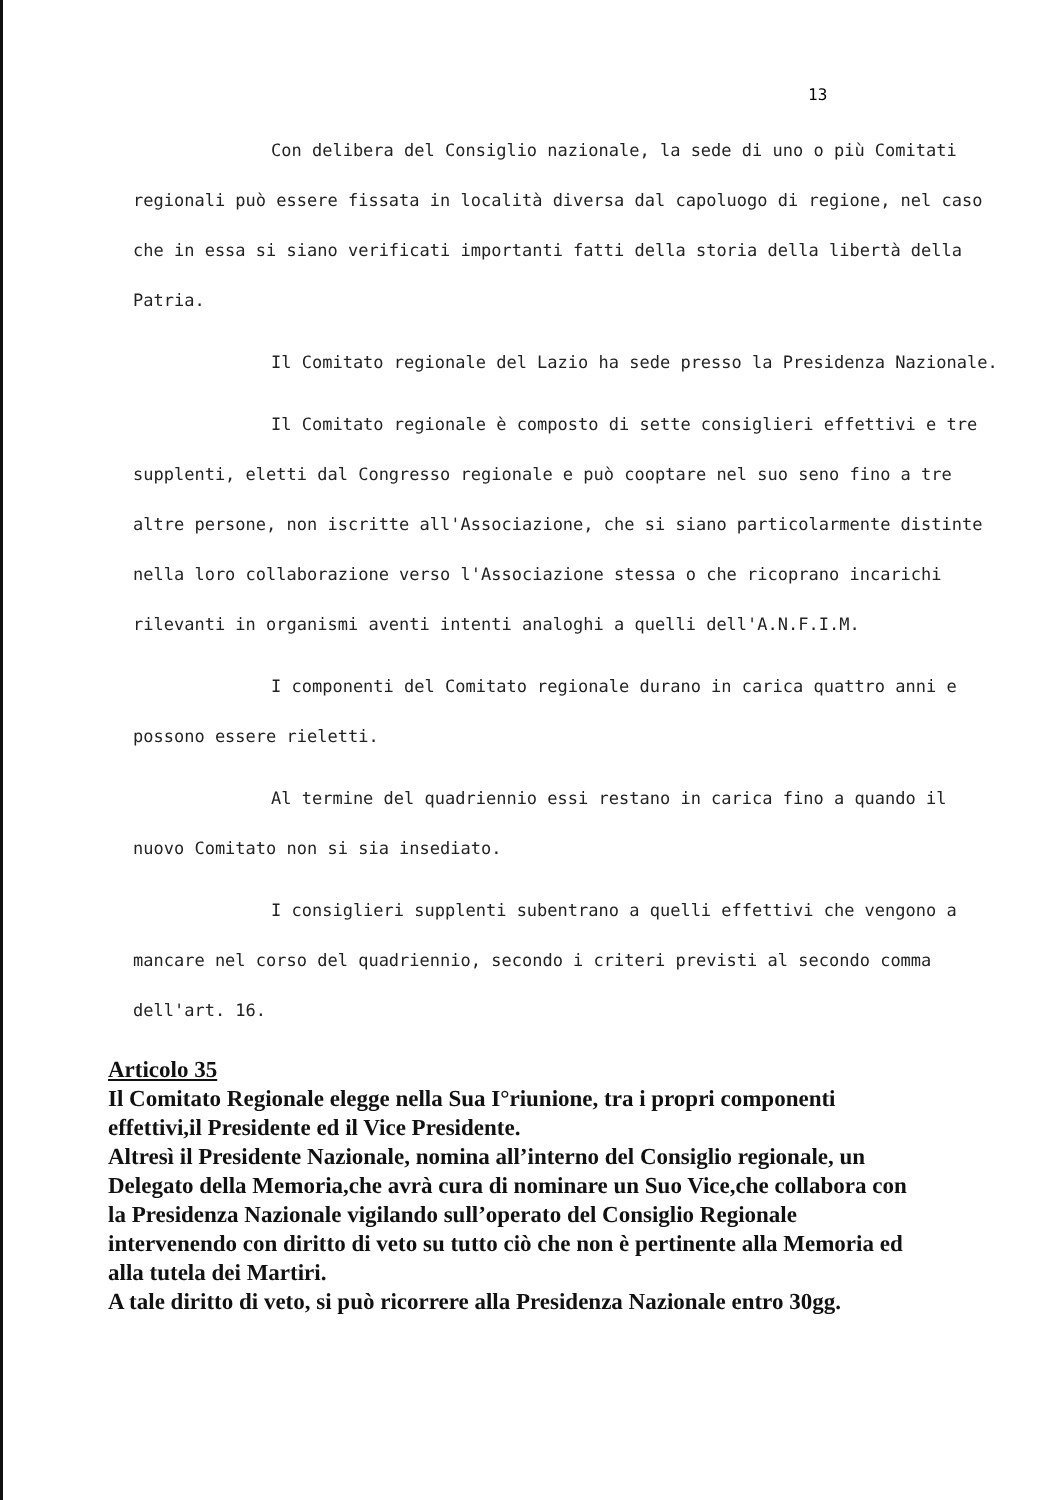13
Con delibera del Consiglio nazionale, la sede di uno o più Comitati regionali può essere fissata in località diversa dal capoluogo di regione, nel caso che in essa si siano verificati importanti fatti della storia della libertà della Patria.
Il Comitato regionale del Lazio ha sede presso la Presidenza Nazionale.
Il Comitato regionale è composto di sette consiglieri effettivi e tre supplenti, eletti dal Congresso regionale e può cooptare nel suo seno fino a tre altre persone, non iscritte all'Associazione, che si siano particolarmente distinte nella loro collaborazione verso l'Associazione stessa o che ricoprano incarichi rilevanti in organismi aventi intenti analoghi a quelli dell'A.N.F.I.M.
I componenti del Comitato regionale durano in carica quattro anni e possono essere rieletti.
Al termine del quadriennio essi restano in carica fino a quando il nuovo Comitato non si sia insediato.
I consiglieri supplenti subentrano a quelli effettivi che vengono a mancare nel corso del quadriennio, secondo i criteri previsti al secondo comma dell'art. 16.
Articolo 35
Il Comitato Regionale elegge nella Sua I°riunione, tra i propri componenti effettivi,il Presidente ed il Vice Presidente.
Altresì il Presidente Nazionale, nomina all’interno del Consiglio regionale, un Delegato della Memoria,che avrà cura di nominare un Suo Vice,che collabora con la Presidenza Nazionale vigilando sull’operato del Consiglio Regionale intervenendo con diritto di veto su tutto ciò che non è pertinente alla Memoria ed alla tutela dei Martiri.
A tale diritto di veto, si può ricorrere alla Presidenza Nazionale entro 30gg.